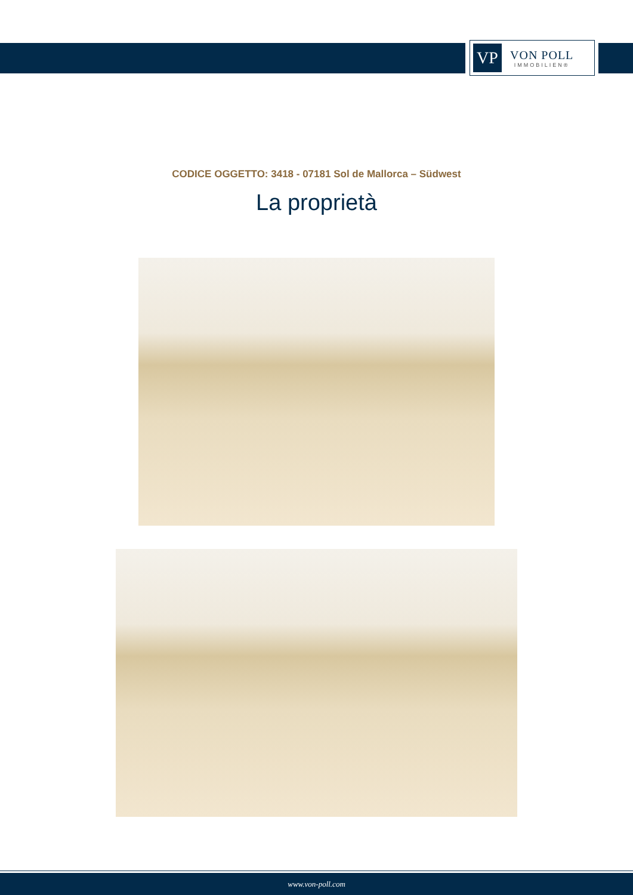VP
VON POLL
IMMOBILIEN®
CODICE OGGETTO: 3418 - 07181 Sol de Mallorca – Südwest
La proprietà
www.von-poll.com